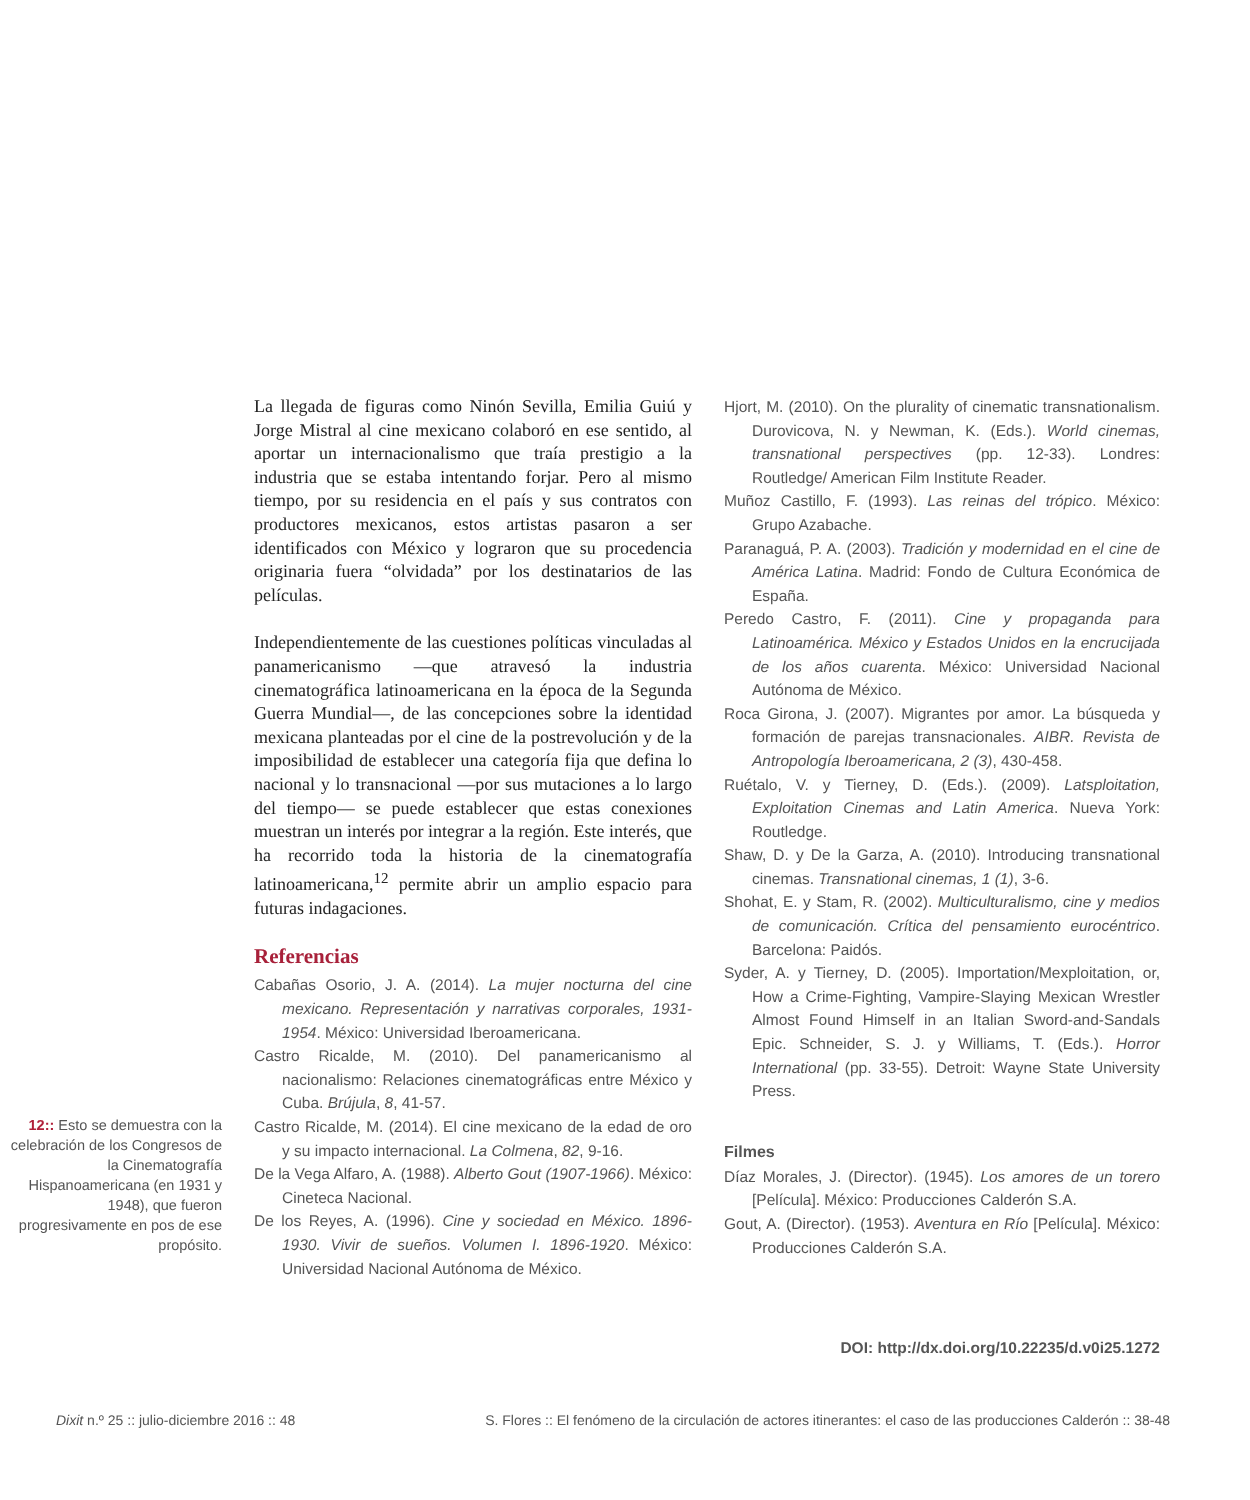12:: Esto se demuestra con la celebración de los Congresos de la Cinematografía Hispanoamericana (en 1931 y 1948), que fueron progresivamente en pos de ese propósito.
La llegada de figuras como Ninón Sevilla, Emilia Guiú y Jorge Mistral al cine mexicano colaboró en ese sentido, al aportar un internacionalismo que traía prestigio a la industria que se estaba intentando forjar. Pero al mismo tiempo, por su residencia en el país y sus contratos con productores mexicanos, estos artistas pasaron a ser identificados con México y lograron que su procedencia originaria fuera “olvidada” por los destinatarios de las películas.
Independientemente de las cuestiones políticas vinculadas al panamericanismo —que atravesó la industria cinematográfica latinoamericana en la época de la Segunda Guerra Mundial—, de las concepciones sobre la identidad mexicana planteadas por el cine de la postrevolución y de la imposibilidad de establecer una categoría fija que defina lo nacional y lo transnacional —por sus mutaciones a lo largo del tiempo— se puede establecer que estas conexiones muestran un interés por integrar a la región. Este interés, que ha recorrido toda la historia de la cinematografía latinoamericana,<sup>12</sup> permite abrir un amplio espacio para futuras indagaciones.
Referencias
Cabañas Osorio, J. A. (2014). La mujer nocturna del cine mexicano. Representación y narrativas corporales, 1931-1954. México: Universidad Iberoamericana.
Castro Ricalde, M. (2010). Del panamericanismo al nacionalismo: Relaciones cinematográficas entre México y Cuba. Brújula, 8, 41-57.
Castro Ricalde, M. (2014). El cine mexicano de la edad de oro y su impacto internacional. La Colmena, 82, 9-16.
De la Vega Alfaro, A. (1988). Alberto Gout (1907-1966). México: Cineteca Nacional.
De los Reyes, A. (1996). Cine y sociedad en México. 1896-1930. Vivir de sueños. Volumen I. 1896-1920. México: Universidad Nacional Autónoma de México.
Hjort, M. (2010). On the plurality of cinematic transnationalism. Durovicova, N. y Newman, K. (Eds.). World cinemas, transnational perspectives (pp. 12-33). Londres: Routledge/ American Film Institute Reader.
Muñoz Castillo, F. (1993). Las reinas del trópico. México: Grupo Azabache.
Paranaguá, P. A. (2003). Tradición y modernidad en el cine de América Latina. Madrid: Fondo de Cultura Económica de España.
Peredo Castro, F. (2011). Cine y propaganda para Latinoamérica. México y Estados Unidos en la encrucijada de los años cuarenta. México: Universidad Nacional Autónoma de México.
Roca Girona, J. (2007). Migrantes por amor. La búsqueda y formación de parejas transnacionales. AIBR. Revista de Antropología Iberoamericana, 2 (3), 430-458.
Ruétalo, V. y Tierney, D. (Eds.). (2009). Latsploitation, Exploitation Cinemas and Latin America. Nueva York: Routledge.
Shaw, D. y De la Garza, A. (2010). Introducing transnational cinemas. Transnational cinemas, 1 (1), 3-6.
Shohat, E. y Stam, R. (2002). Multiculturalismo, cine y medios de comunicación. Crítica del pensamiento eurocéntrico. Barcelona: Paidós.
Syder, A. y Tierney, D. (2005). Importation/Mexploitation, or, How a Crime-Fighting, Vampire-Slaying Mexican Wrestler Almost Found Himself in an Italian Sword-and-Sandals Epic. Schneider, S. J. y Williams, T. (Eds.). Horror International (pp. 33-55). Detroit: Wayne State University Press.
Filmes
Díaz Morales, J. (Director). (1945). Los amores de un torero [Película]. México: Producciones Calderón S.A.
Gout, A. (Director). (1953). Aventura en Río [Película]. México: Producciones Calderón S.A.
DOI: http://dx.doi.org/10.22235/d.v0i25.1272
Dixit n.º 25 :: julio-diciembre 2016 :: 48 S. Flores :: El fenómeno de la circulación de actores itinerantes: el caso de las producciones Calderón :: 38-48